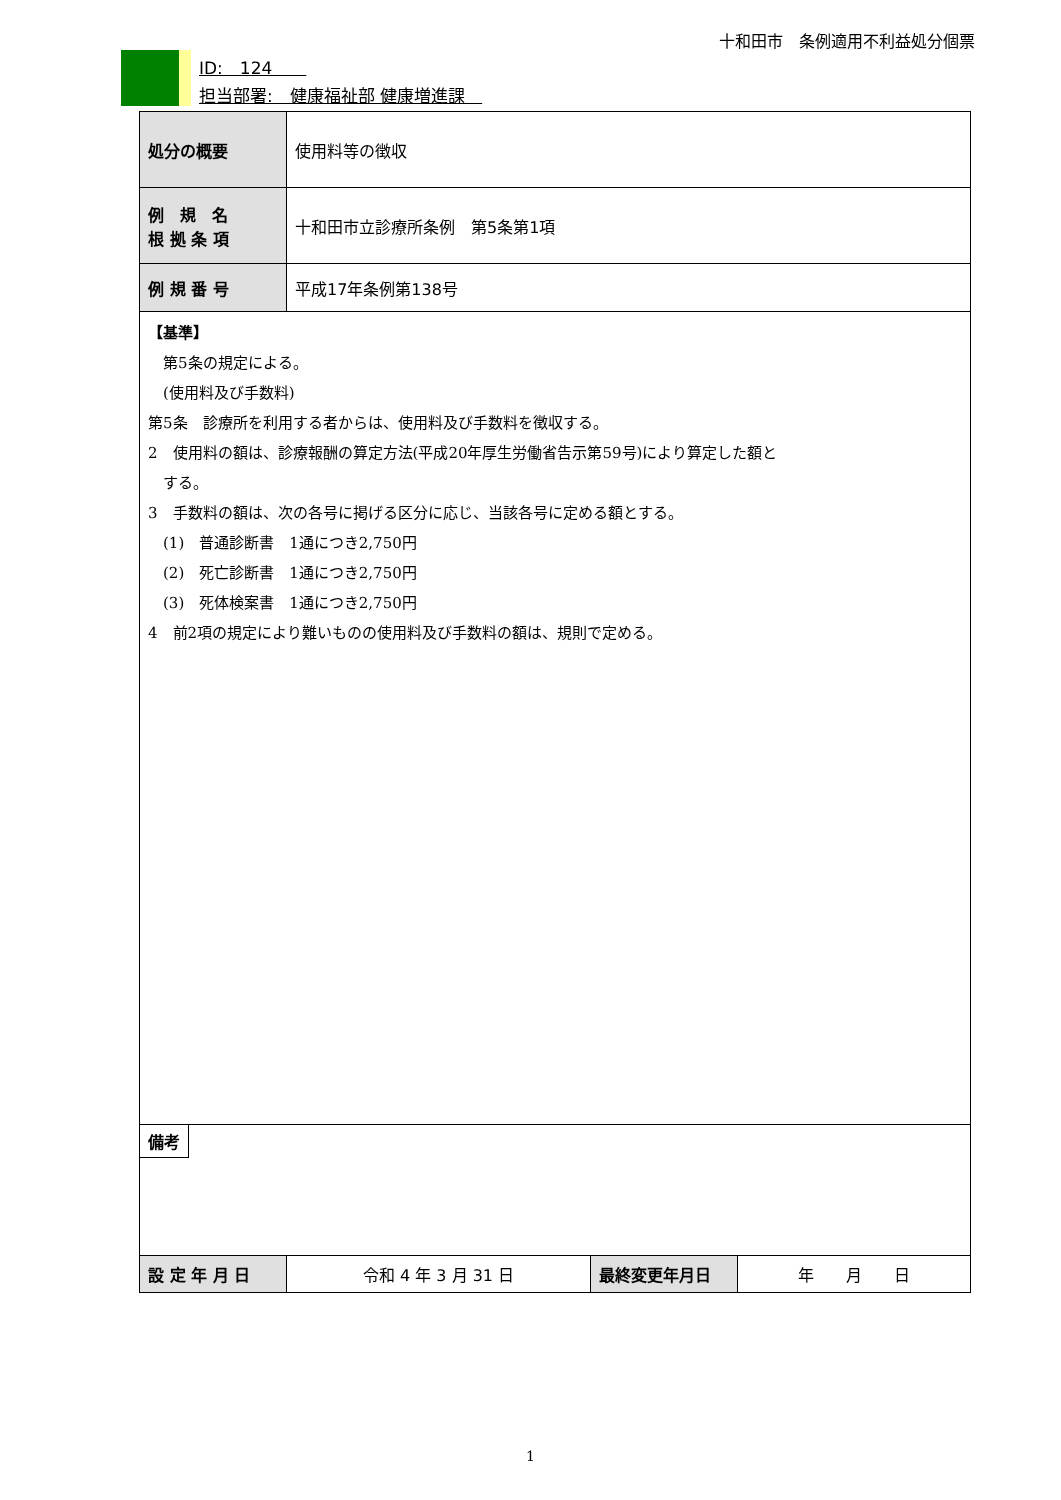十和田市　条例適用不利益処分個票
ID:　124　　
担当部署:　健康福祉部 健康増進課　
| 処分の概要 | 使用料等の徴収 | | |
| 例 規 名 根 拠 条 項 | 十和田市立診療所条例 第5条第1項 | | |
| 例 規 番 号 | 平成17年条例第138号 | | |
| 【基準】 第5条の規定による。 (使用料及び手数料) 第5条 診療所を利用する者からは、使用料及び手数料を徴収する。 2 使用料の額は、診療報酬の算定方法(平成20年厚生労働省告示第59号)により算定した額と する。 3 手数料の額は、次の各号に掲げる区分に応じ、当該各号に定める額とする。 (1) 普通診断書 1通につき2,750円 (2) 死亡診断書 1通につき2,750円 (3) 死体検案書 1通につき2,750円 4 前2項の規定により難いものの使用料及び手数料の額は、規則で定める。 | | | |
| 備考 | | | |
| 設 定 年 月 日 | 令和 4 年 3 月 31 日 | 最終変更年月日 | 年 月 日 |
1